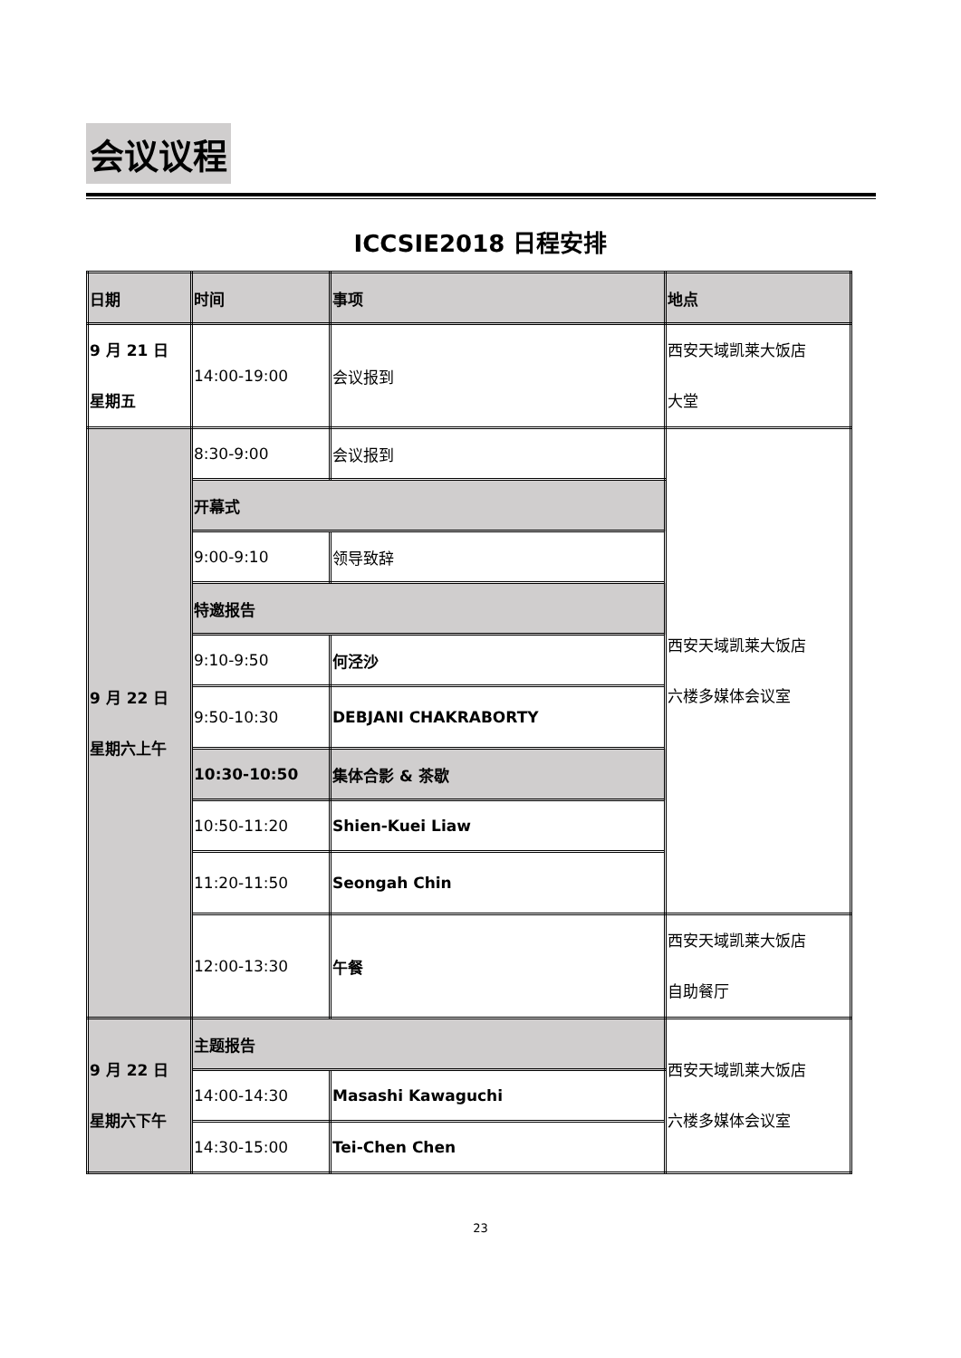会议议程
ICCSIE2018 日程安排
| 日期 | 时间 | 事项 | 地点 |
| --- | --- | --- | --- |
| 9 月 21 日 星期五 | 14:00-19:00 | 会议报到 | 西安天域凯莱大饭店 大堂 |
| 9 月 22 日 星期六上午 | 8:30-9:00 | 会议报到 | 西安天域凯莱大饭店 六楼多媒体会议室 |
| | 开幕式 | | |
| | 9:00-9:10 | 领导致辞 | |
| | 特邀报告 | | |
| | 9:10-9:50 | 何泾沙 | |
| | 9:50-10:30 | DEBJANI CHAKRABORTY | |
| | 10:30-10:50 | 集体合影 & 茶歇 | |
| | 10:50-11:20 | Shien-Kuei Liaw | |
| | 11:20-11:50 | Seongah Chin | |
| | 12:00-13:30 | 午餐 | 西安天域凯莱大饭店 自助餐厅 |
| 9 月 22 日 星期六下午 | 主题报告 | | 西安天域凯莱大饭店 六楼多媒体会议室 |
| | 14:00-14:30 | Masashi Kawaguchi | |
| | 14:30-15:00 | Tei-Chen Chen | |
23